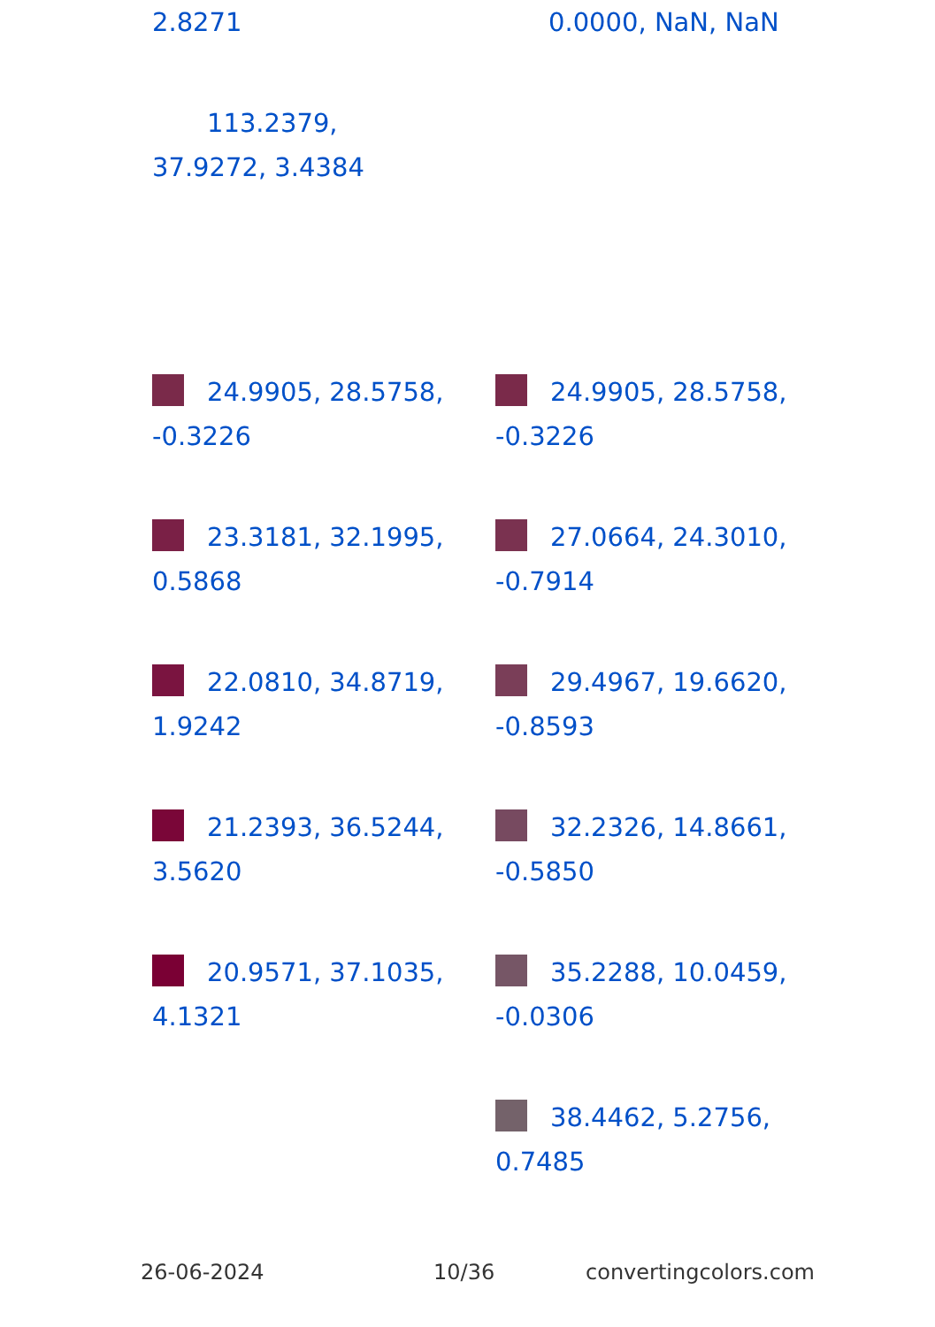2.8271 0.0000, NaN, NaN
113.2379, 37.9272, 3.4384
24.9905, 28.5758, -0.3226
24.9905, 28.5758, -0.3226
23.3181, 32.1995, 0.5868
27.0664, 24.3010, -0.7914
22.0810, 34.8719, 1.9242
29.4967, 19.6620, -0.8593
21.2393, 36.5244, 3.5620
32.2326, 14.8661, -0.5850
20.9571, 37.1035, 4.1321
35.2288, 10.0459, -0.0306
38.4462, 5.2756, 0.7485
26-06-2024 10/36 convertingcolors.com